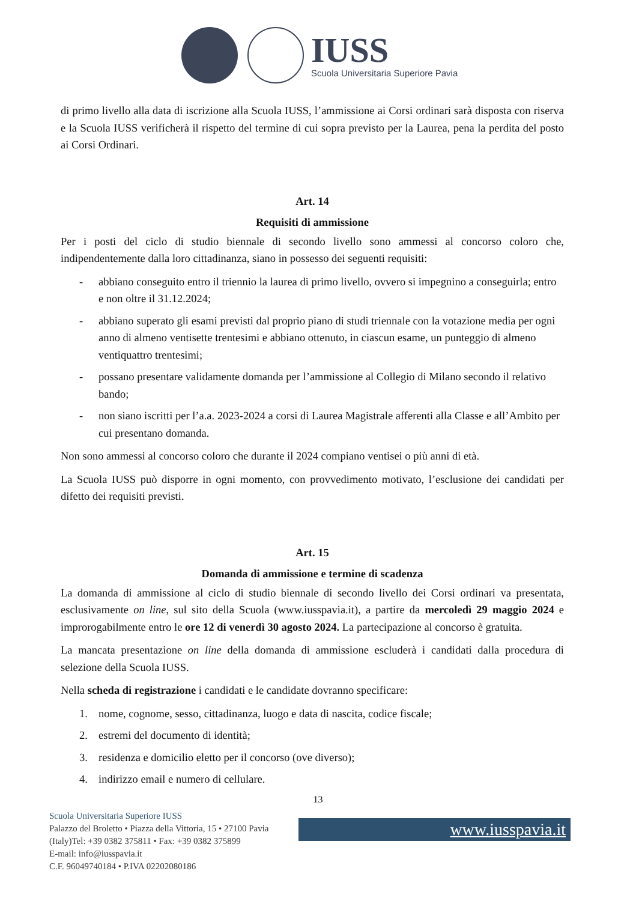IUSS
Scuola Universitaria Superiore Pavia
di primo livello alla data di iscrizione alla Scuola IUSS, l’ammissione ai Corsi ordinari sarà disposta con riserva e la Scuola IUSS verificherà il rispetto del termine di cui sopra previsto per la Laurea, pena la perdita del posto ai Corsi Ordinari.
Art. 14
Requisiti di ammissione
Per i posti del ciclo di studio biennale di secondo livello sono ammessi al concorso coloro che, indipendentemente dalla loro cittadinanza, siano in possesso dei seguenti requisiti:
- abbiano conseguito entro il triennio la laurea di primo livello, ovvero si impegnino a conseguirla; entro e non oltre il 31.12.2024;
- abbiano superato gli esami previsti dal proprio piano di studi triennale con la votazione media per ogni anno di almeno ventisette trentesimi e abbiano ottenuto, in ciascun esame, un punteggio di almeno ventiquattro trentesimi;
- possano presentare validamente domanda per l’ammissione al Collegio di Milano secondo il relativo bando;
- non siano iscritti per l’a.a. 2023-2024 a corsi di Laurea Magistrale afferenti alla Classe e all’Ambito per cui presentano domanda.
Non sono ammessi al concorso coloro che durante il 2024 compiano ventisei o più anni di età.
La Scuola IUSS può disporre in ogni momento, con provvedimento motivato, l’esclusione dei candidati per difetto dei requisiti previsti.
Art. 15
Domanda di ammissione e termine di scadenza
La domanda di ammissione al ciclo di studio biennale di secondo livello dei Corsi ordinari va presentata, esclusivamente on line, sul sito della Scuola (www.iusspavia.it), a partire da mercoledì 29 maggio 2024 e improrogabilmente entro le ore 12 di venerdì 30 agosto 2024. La partecipazione al concorso è gratuita.
La mancata presentazione on line della domanda di ammissione escluderà i candidati dalla procedura di selezione della Scuola IUSS.
Nella scheda di registrazione i candidati e le candidate dovranno specificare:
1. nome, cognome, sesso, cittadinanza, luogo e data di nascita, codice fiscale;
2. estremi del documento di identità;
3. residenza e domicilio eletto per il concorso (ove diverso);
4. indirizzo email e numero di cellulare.
13
Scuola Universitaria Superiore IUSS
Palazzo del Broletto • Piazza della Vittoria, 15 • 27100 Pavia (Italy)Tel: +39 0382 375811 • Fax: +39 0382 375899
E-mail: info@iusspavia.it
C.F. 96049740184 • P.IVA 02202080186
www.iusspavia.it